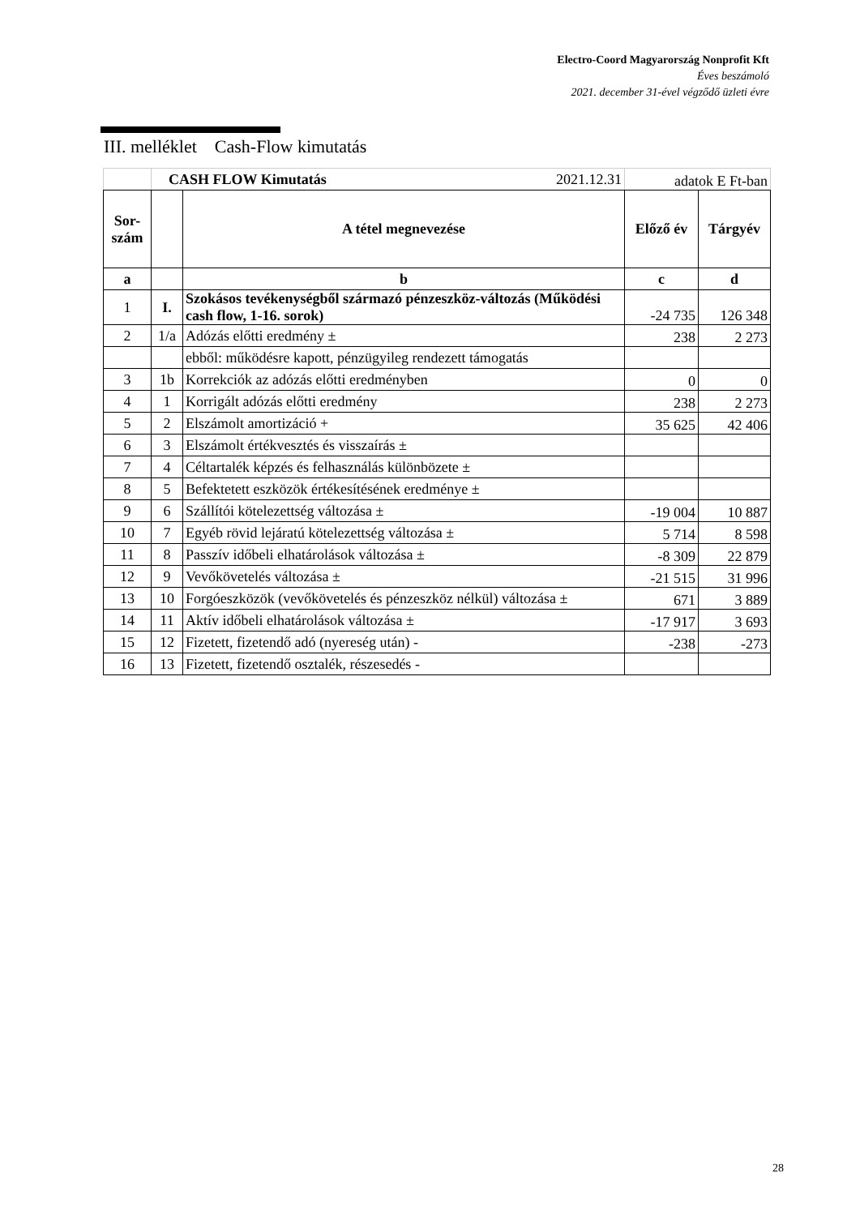Electro-Coord Magyarország Nonprofit Kft
Éves beszámoló
2021. december 31-ével végződő üzleti évre
III. melléklet Cash-Flow kimutatás
| | CASH FLOW Kimutatás 2021.12.31 | | adatok E Ft-ban | |
| Sor- szám | | A tétel megnevezése | Előző év | Tárgyév |
| a | | b | c | d |
| 1 | I. | Szokásos tevékenységből származó pénzeszköz-változás (Működési cash flow, 1-16. sorok) | -24 735 | 126 348 |
| 2 | 1/a | Adózás előtti eredmény ± | 238 | 2 273 |
| | | ebből: működésre kapott, pénzügyileg rendezett támogatás | | |
| 3 | 1b | Korrekciók az adózás előtti eredményben | 0 | 0 |
| 4 | 1 | Korrigált adózás előtti eredmény | 238 | 2 273 |
| 5 | 2 | Elszámolt amortizáció + | 35 625 | 42 406 |
| 6 | 3 | Elszámolt értékvesztés és visszaírás ± | | |
| 7 | 4 | Céltartalék képzés és felhasználás különbözete ± | | |
| 8 | 5 | Befektetett eszközök értékesítésének eredménye ± | | |
| 9 | 6 | Szállítói kötelezettség változása ± | -19 004 | 10 887 |
| 10 | 7 | Egyéb rövid lejáratú kötelezettség változása ± | 5 714 | 8 598 |
| 11 | 8 | Passzív időbeli elhatárolások változása ± | -8 309 | 22 879 |
| 12 | 9 | Vevőkövetelés változása ± | -21 515 | 31 996 |
| 13 | 10 | Forgóeszközök (vevőkövetelés és pénzeszköz nélkül) változása ± | 671 | 3 889 |
| 14 | 11 | Aktív időbeli elhatárolások változása ± | -17 917 | 3 693 |
| 15 | 12 | Fizetett, fizetendő adó (nyereség után) - | -238 | -273 |
| 16 | 13 | Fizetett, fizetendő osztalék, részesedés - | | |
28